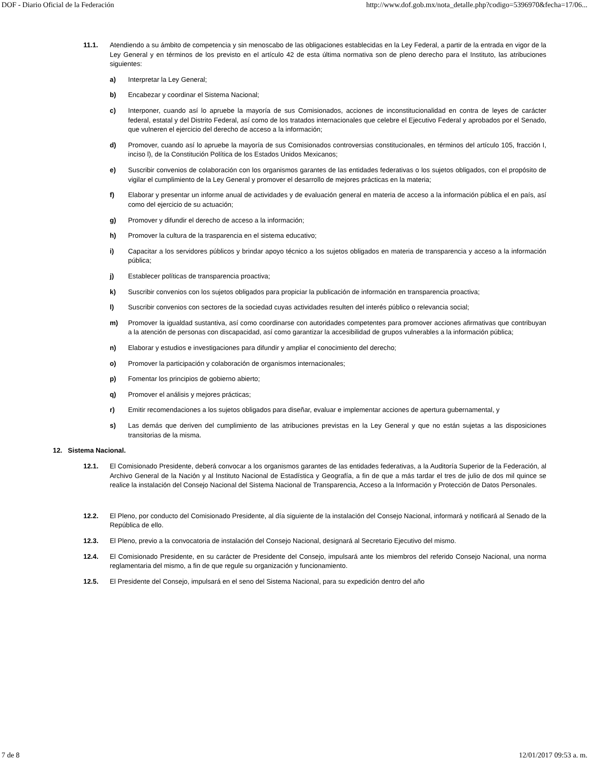DOF - Diario Oficial de la Federación http://www.dof.gob.mx/nota_detalle.php?codigo=5396970&fecha=17/06...
11.1. Atendiendo a su ámbito de competencia y sin menoscabo de las obligaciones establecidas en la Ley Federal, a partir de la entrada en vigor de la Ley General y en términos de los previsto en el artículo 42 de esta última normativa son de pleno derecho para el Instituto, las atribuciones siguientes:
a) Interpretar la Ley General;
b) Encabezar y coordinar el Sistema Nacional;
c) Interponer, cuando así lo apruebe la mayoría de sus Comisionados, acciones de inconstitucionalidad en contra de leyes de carácter federal, estatal y del Distrito Federal, así como de los tratados internacionales que celebre el Ejecutivo Federal y aprobados por el Senado, que vulneren el ejercicio del derecho de acceso a la información;
d) Promover, cuando así lo apruebe la mayoría de sus Comisionados controversias constitucionales, en términos del artículo 105, fracción I, inciso l), de la Constitución Política de los Estados Unidos Mexicanos;
e) Suscribir convenios de colaboración con los organismos garantes de las entidades federativas o los sujetos obligados, con el propósito de vigilar el cumplimiento de la Ley General y promover el desarrollo de mejores prácticas en la materia;
f) Elaborar y presentar un informe anual de actividades y de evaluación general en materia de acceso a la información pública el en país, así como del ejercicio de su actuación;
g) Promover y difundir el derecho de acceso a la información;
h) Promover la cultura de la trasparencia en el sistema educativo;
i) Capacitar a los servidores públicos y brindar apoyo técnico a los sujetos obligados en materia de transparencia y acceso a la información pública;
j) Establecer políticas de transparencia proactiva;
k) Suscribir convenios con los sujetos obligados para propiciar la publicación de información en transparencia proactiva;
l) Suscribir convenios con sectores de la sociedad cuyas actividades resulten del interés público o relevancia social;
m) Promover la igualdad sustantiva, así como coordinarse con autoridades competentes para promover acciones afirmativas que contribuyan a la atención de personas con discapacidad, así como garantizar la accesibilidad de grupos vulnerables a la información pública;
n) Elaborar y estudios e investigaciones para difundir y ampliar el conocimiento del derecho;
o) Promover la participación y colaboración de organismos internacionales;
p) Fomentar los principios de gobierno abierto;
q) Promover el análisis y mejores prácticas;
r) Emitir recomendaciones a los sujetos obligados para diseñar, evaluar e implementar acciones de apertura gubernamental, y
s) Las demás que deriven del cumplimiento de las atribuciones previstas en la Ley General y que no están sujetas a las disposiciones transitorias de la misma.
12. Sistema Nacional.
12.1. El Comisionado Presidente, deberá convocar a los organismos garantes de las entidades federativas, a la Auditoría Superior de la Federación, al Archivo General de la Nación y al Instituto Nacional de Estadística y Geografía, a fin de que a más tardar el tres de julio de dos mil quince se realice la instalación del Consejo Nacional del Sistema Nacional de Transparencia, Acceso a la Información y Protección de Datos Personales.
12.2. El Pleno, por conducto del Comisionado Presidente, al día siguiente de la instalación del Consejo Nacional, informará y notificará al Senado de la República de ello.
12.3. El Pleno, previo a la convocatoria de instalación del Consejo Nacional, designará al Secretario Ejecutivo del mismo.
12.4. El Comisionado Presidente, en su carácter de Presidente del Consejo, impulsará ante los miembros del referido Consejo Nacional, una norma reglamentaria del mismo, a fin de que regule su organización y funcionamiento.
12.5. El Presidente del Consejo, impulsará en el seno del Sistema Nacional, para su expedición dentro del año
7 de 8 12/01/2017 09:53 a. m.